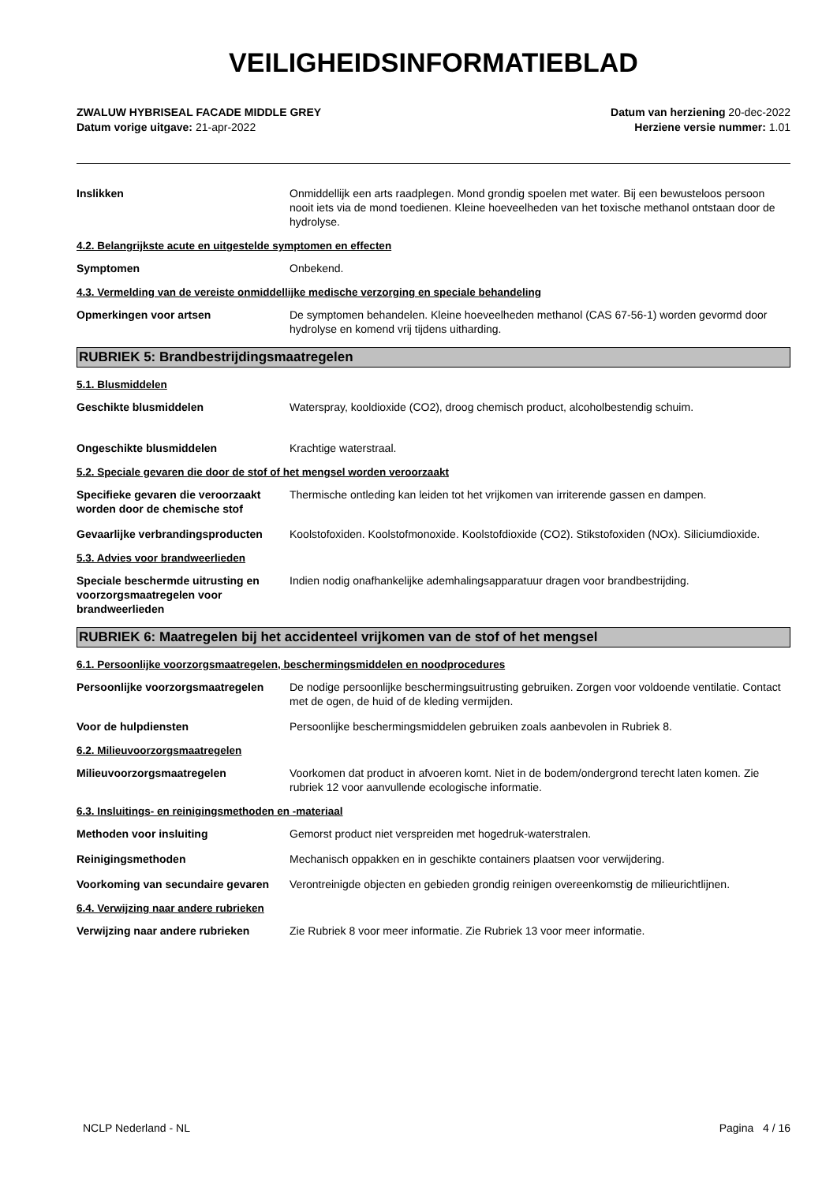VEILIGHEIDSINFORMATIEBLAD
ZWALUW HYBRISEAL FACADE MIDDLE GREY
Datum vorige uitgave: 21-apr-2022
Datum van herziening 20-dec-2022
Herziene versie nummer: 1.01
Inslikken Onmiddellijk een arts raadplegen. Mond grondig spoelen met water. Bij een bewusteloos persoon nooit iets via de mond toedienen. Kleine hoeveelheden van het toxische methanol ontstaan door de hydrolyse.
4.2. Belangrijkste acute en uitgestelde symptomen en effecten
Symptomen Onbekend.
4.3. Vermelding van de vereiste onmiddellijke medische verzorging en speciale behandeling
Opmerkingen voor artsen De symptomen behandelen. Kleine hoeveelheden methanol (CAS 67-56-1) worden gevormd door hydrolyse en komend vrij tijdens uitharding.
RUBRIEK 5: Brandbestrijdingsmaatregelen
5.1. Blusmiddelen
Geschikte blusmiddelen Waterspray, kooldioxide (CO2), droog chemisch product, alcoholbestendig schuim.
Ongeschikte blusmiddelen Krachtige waterstraal.
5.2. Speciale gevaren die door de stof of het mengsel worden veroorzaakt
Specifieke gevaren die veroorzaakt worden door de chemische stof
Thermische ontleding kan leiden tot het vrijkomen van irriterende gassen en dampen.
Gevaarlijke verbrandingsproducten
Koolstofoxiden. Koolstofmonoxide. Koolstofdioxide (CO2). Stikstofoxiden (NOx). Siliciumdioxide.
5.3. Advies voor brandweerlieden
Speciale beschermde uitrusting en voorzorgsmaatregelen voor brandweerlieden
Indien nodig onafhankelijke ademhalingsapparatuur dragen voor brandbestrijding.
RUBRIEK 6: Maatregelen bij het accidenteel vrijkomen van de stof of het mengsel
6.1. Persoonlijke voorzorgsmaatregelen, beschermingsmiddelen en noodprocedures
Persoonlijke voorzorgsmaatregelen
De nodige persoonlijke beschermingsuitrusting gebruiken. Zorgen voor voldoende ventilatie. Contact met de ogen, de huid of de kleding vermijden.
Voor de hulpdiensten Persoonlijke beschermingsmiddelen gebruiken zoals aanbevolen in Rubriek 8.
6.2. Milieuvoorzorgsmaatregelen
Milieuvoorzorgsmaatregelen Voorkomen dat product in afvoeren komt. Niet in de bodem/ondergrond terecht laten komen. Zie rubriek 12 voor aanvullende ecologische informatie.
6.3. Insluitings- en reinigingsmethoden en -materiaal
Methoden voor insluiting Gemorst product niet verspreiden met hogedruk-waterstralen.
Reinigingsmethoden Mechanisch oppakken en in geschikte containers plaatsen voor verwijdering.
Voorkoming van secundaire gevaren
Verontreinigde objecten en gebieden grondig reinigen overeenkomstig de milieurichtlijnen.
6.4. Verwijzing naar andere rubrieken
Verwijzing naar andere rubrieken Zie Rubriek 8 voor meer informatie. Zie Rubriek 13 voor meer informatie.
NCLP Nederland - NL Pagina 4 / 16